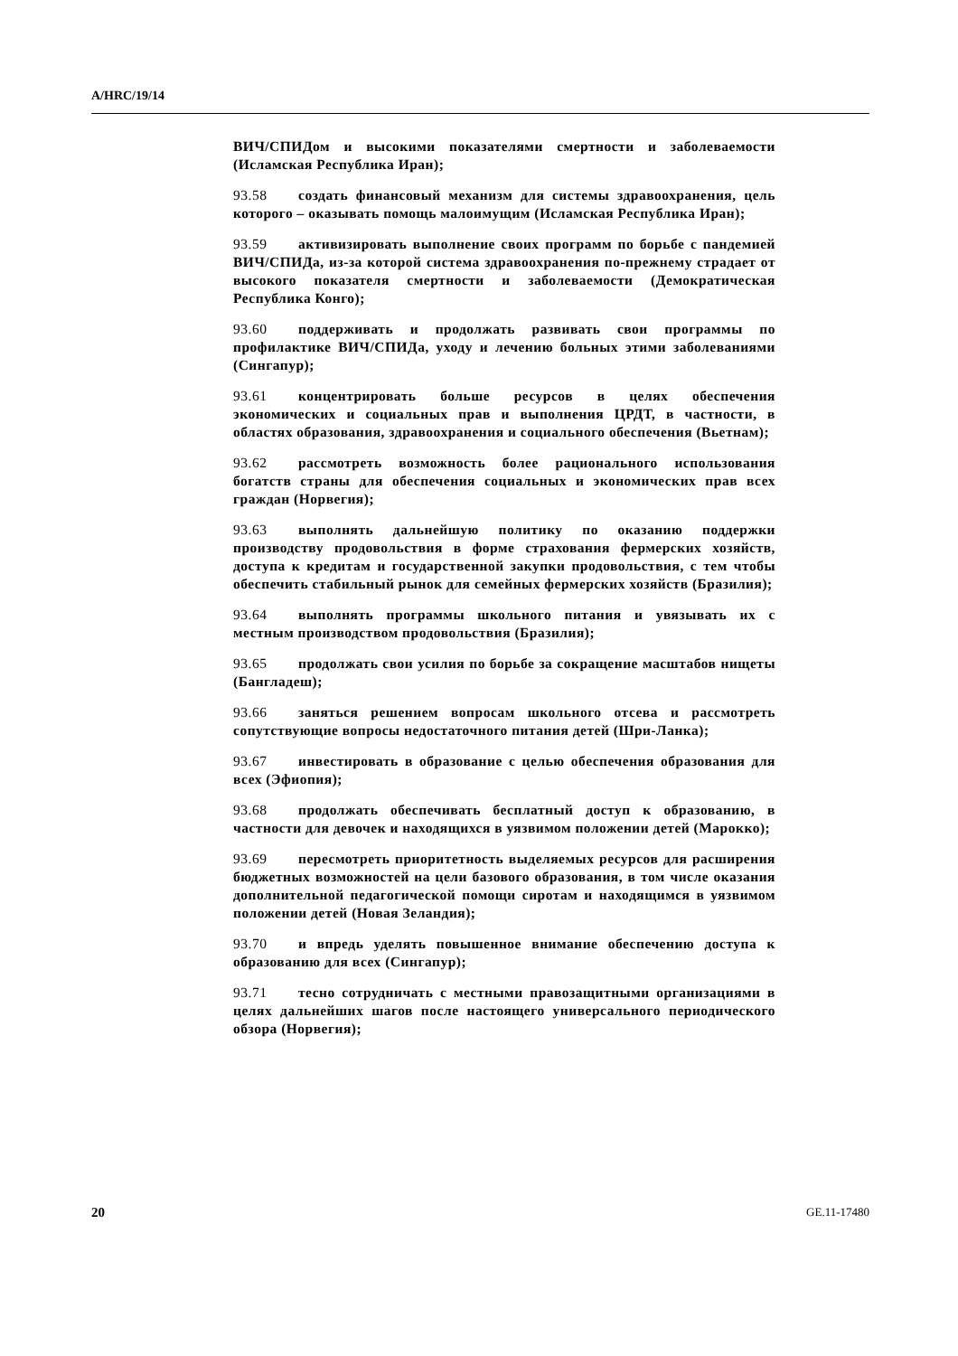A/HRC/19/14
ВИЧ/СПИДом и высокими показателями смертности и заболеваемости (Исламская Республика Иран);
93.58 создать финансовый механизм для системы здравоохранения, цель которого – оказывать помощь малоимущим (Исламская Республика Иран);
93.59 активизировать выполнение своих программ по борьбе с пандемией ВИЧ/СПИДа, из-за которой система здравоохранения по-прежнему страдает от высокого показателя смертности и заболеваемости (Демократическая Республика Конго);
93.60 поддерживать и продолжать развивать свои программы по профилактике ВИЧ/СПИДа, уходу и лечению больных этими заболеваниями (Сингапур);
93.61 концентрировать больше ресурсов в целях обеспечения экономических и социальных прав и выполнения ЦРДТ, в частности, в областях образования, здравоохранения и социального обеспечения (Вьетнам);
93.62 рассмотреть возможность более рационального использования богатств страны для обеспечения социальных и экономических прав всех граждан (Норвегия);
93.63 выполнять дальнейшую политику по оказанию поддержки производству продовольствия в форме страхования фермерских хозяйств, доступа к кредитам и государственной закупки продовольствия, с тем чтобы обеспечить стабильный рынок для семейных фермерских хозяйств (Бразилия);
93.64 выполнять программы школьного питания и увязывать их с местным производством продовольствия (Бразилия);
93.65 продолжать свои усилия по борьбе за сокращение масштабов нищеты (Бангладеш);
93.66 заняться решением вопросам школьного отсева и рассмотреть сопутствующие вопросы недостаточного питания детей (Шри-Ланка);
93.67 инвестировать в образование с целью обеспечения образования для всех (Эфиопия);
93.68 продолжать обеспечивать бесплатный доступ к образованию, в частности для девочек и находящихся в уязвимом положении детей (Марокко);
93.69 пересмотреть приоритетность выделяемых ресурсов для расширения бюджетных возможностей на цели базового образования, в том числе оказания дополнительной педагогической помощи сиротам и находящимся в уязвимом положении детей (Новая Зеландия);
93.70 и впредь уделять повышенное внимание обеспечению доступа к образованию для всех (Сингапур);
93.71 тесно сотрудничать с местными правозащитными организациями в целях дальнейших шагов после настоящего универсального периодического обзора (Норвегия);
20 GE.11-17480